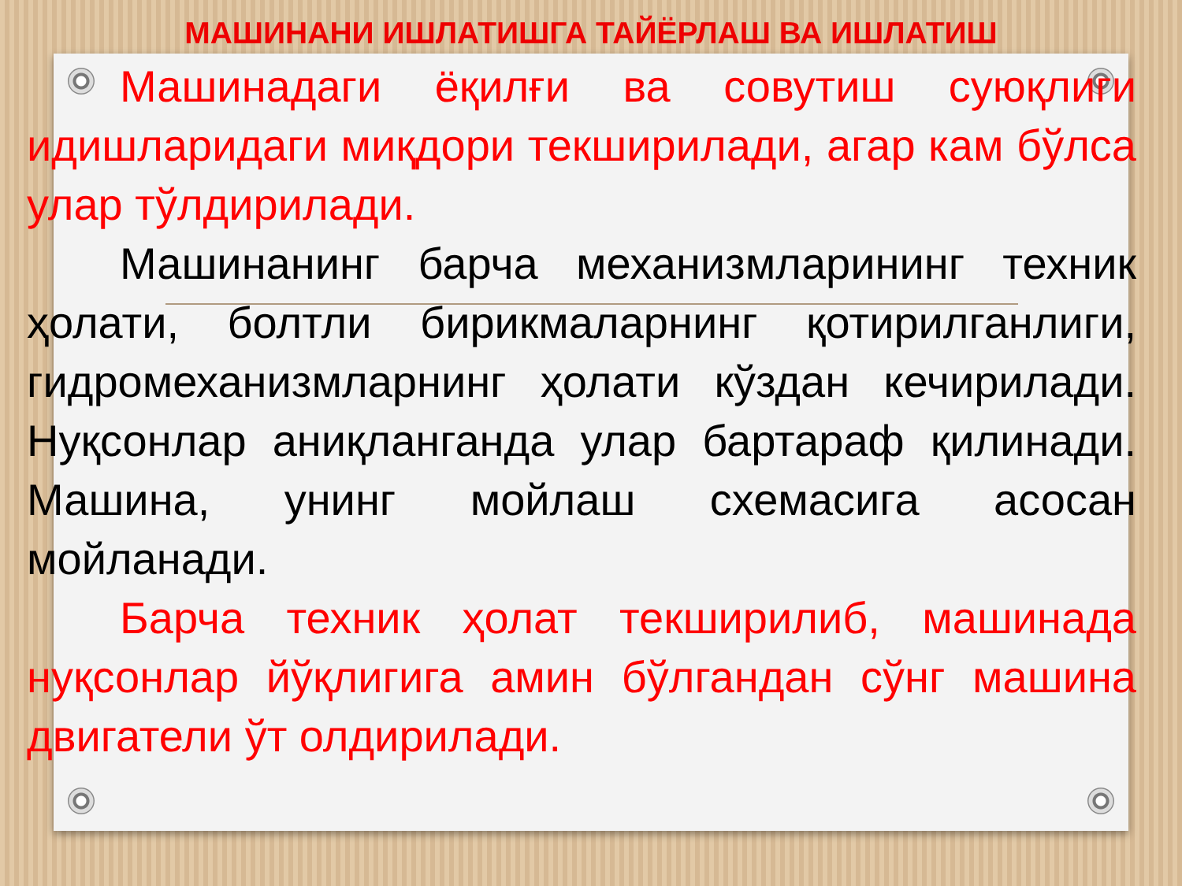МАШИНАНИ ИШЛАТИШГА ТАЙЁРЛАШ ВА ИШЛАТИШ
Машинадаги ёқилғи ва совутиш суюқлиги идишларидаги миқдори текширилади, агар кам бўлса улар тўлдирилади.
Машинанинг барча механизмларининг техник ҳолати, болтли бирикмаларнинг қотирилганлиги, гидромеханизмларнинг ҳолати кўздан кечирилади. Нуқсонлар аниқланганда улар бартараф қилинади. Машина, унинг мойлаш схемасига асосан мойланади.
Барча техник ҳолат текширилиб, машинада нуқсонлар йўқлигига амин бўлгандан сўнг машина двигатели ўт олдирилади.